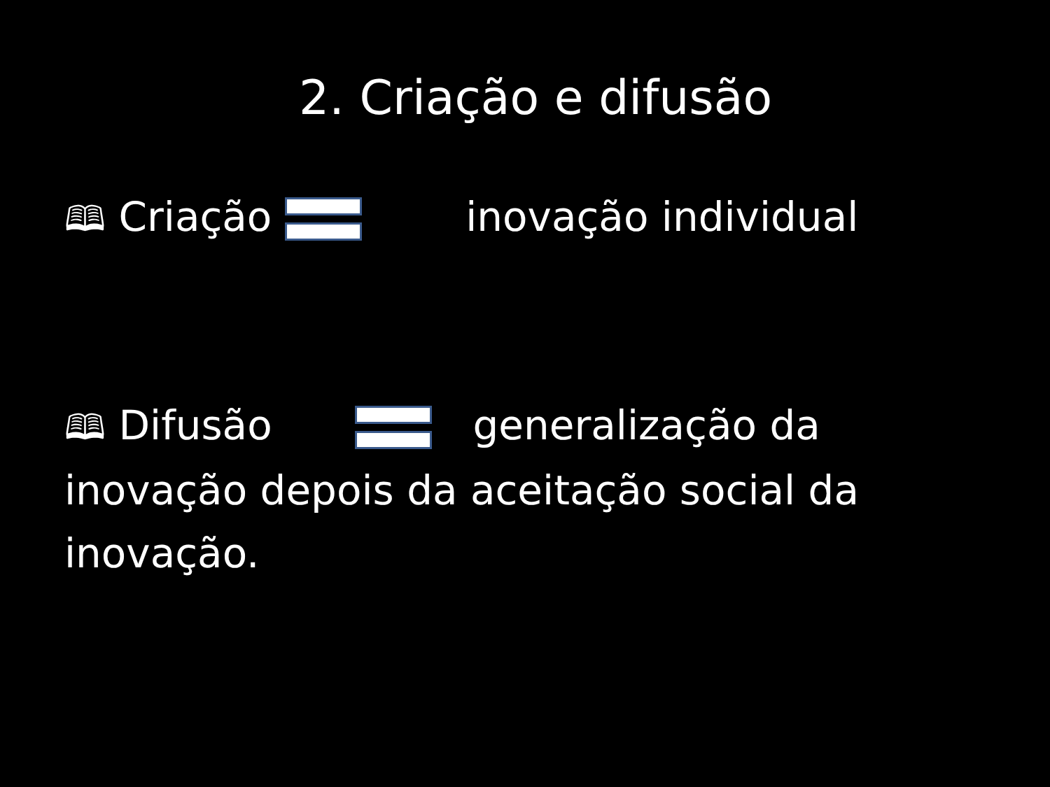2. Criação e difusão
🕮 Criação inovação individual
🕮 Difusão generalização da inovação depois da aceitação social da inovação.